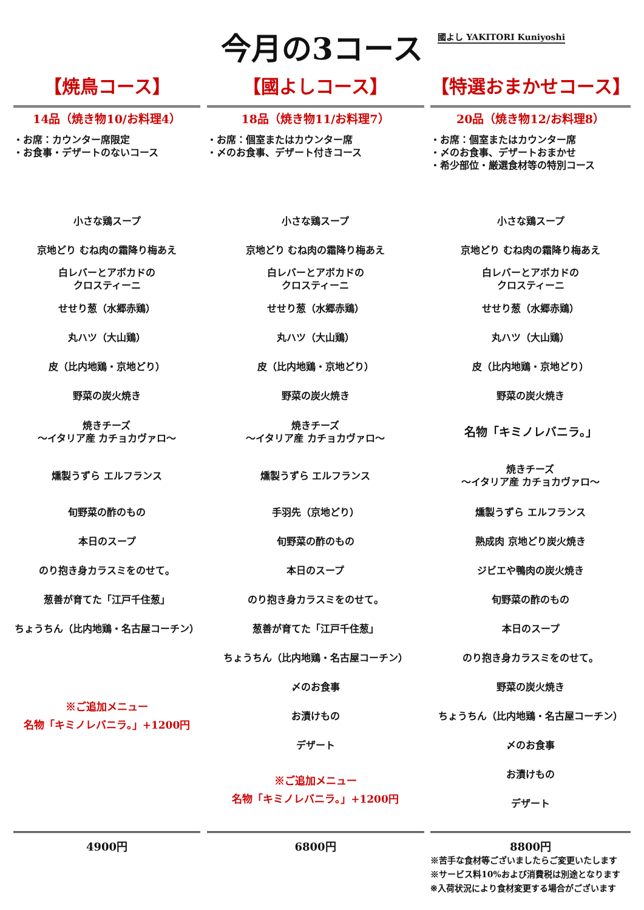今月の3コース
國よし YAKITORI Kuniyoshi
【焼鳥コース】
14品（焼き物10/お料理4）
・お席：カウンター席限定
・お食事・デザートのないコース
小さな鶏スープ
京地どり むね肉の霜降り梅あえ
白レバーとアボカドの
クロスティーニ
せせり葱（水郷赤鶏）
丸ハツ（大山鶏）
皮（比内地鶏・京地どり）
野菜の炭火焼き
焼きチーズ
～イタリア産 カチョカヴァロ～
燻製うずら エルフランス
旬野菜の酢のもの
本日のスープ
のり抱き身カラスミをのせて。
葱善が育てた「江戸千住葱」
ちょうちん（比内地鶏・名古屋コーチン）
※ご追加メニュー
名物「キミノレバニラ。」+1200円
4900円
【國よしコース】
18品（焼き物11/お料理7）
・お席：個室またはカウンター席
・〆のお食事、デザート付きコース
小さな鶏スープ
京地どり むね肉の霜降り梅あえ
白レバーとアボカドの
クロスティーニ
せせり葱（水郷赤鶏）
丸ハツ（大山鶏）
皮（比内地鶏・京地どり）
野菜の炭火焼き
焼きチーズ
～イタリア産 カチョカヴァロ～
燻製うずら エルフランス
手羽先（京地どり）
旬野菜の酢のもの
本日のスープ
のり抱き身カラスミをのせて。
葱善が育てた「江戸千住葱」
ちょうちん（比内地鶏・名古屋コーチン）
〆のお食事
お漬けもの
デザート
※ご追加メニュー
名物「キミノレバニラ。」+1200円
6800円
【特選おまかせコース】
20品（焼き物12/お料理8）
・お席：個室またはカウンター席
・〆のお食事、デザートおまかせ
・希少部位・厳選食材等の特別コース
小さな鶏スープ
京地どり むね肉の霜降り梅あえ
白レバーとアボカドの
クロスティーニ
せせり葱（水郷赤鶏）
丸ハツ（大山鶏）
皮（比内地鶏・京地どり）
野菜の炭火焼き
名物「キミノレバニラ。」
焼きチーズ
～イタリア産 カチョカヴァロ～
燻製うずら エルフランス
熟成肉 京地どり炭火焼き
ジビエや鴨肉の炭火焼き
旬野菜の酢のもの
本日のスープ
のり抱き身カラスミをのせて。
野菜の炭火焼き
ちょうちん（比内地鶏・名古屋コーチン）
〆のお食事
お漬けもの
デザート
8800円
※苦手な食材等ございましたらご変更いたします
※サービス料10%および消費税は別途となります
※入荷状況により食材変更する場合がございます